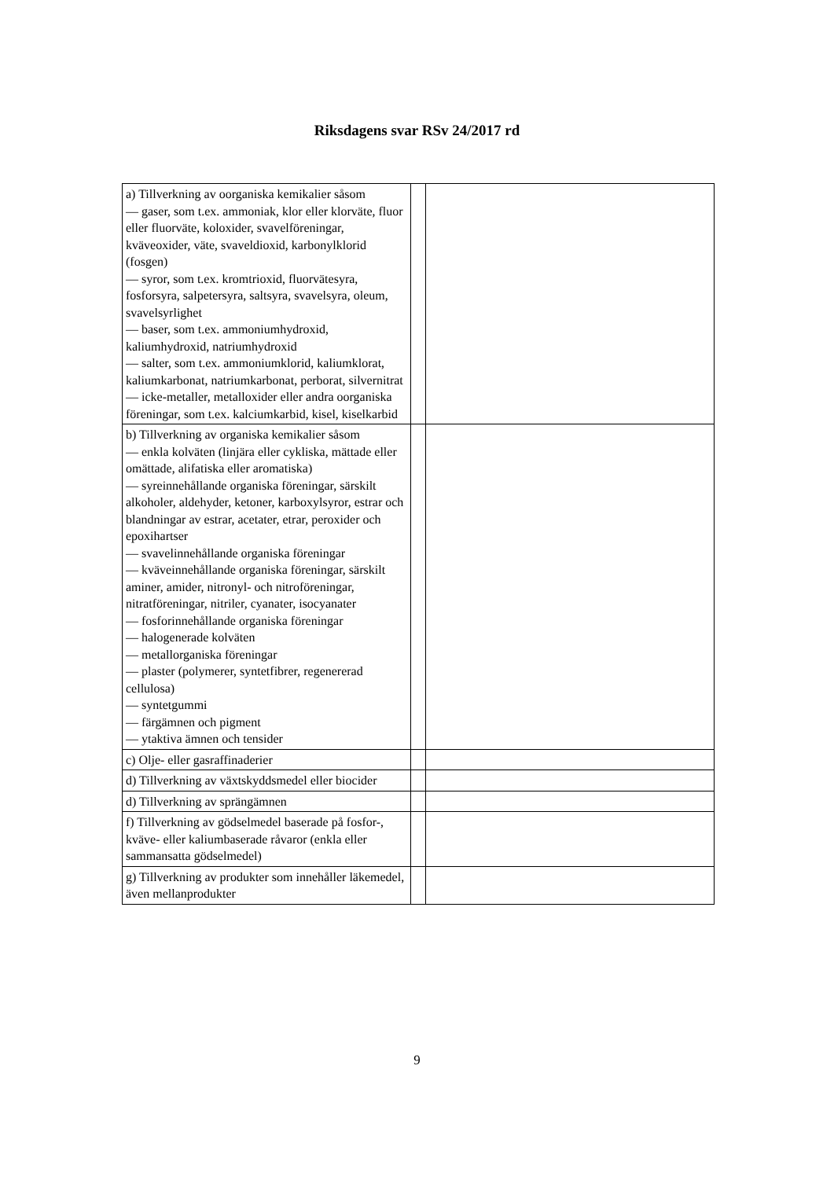Riksdagens svar RSv 24/2017 rd
| a) Tillverkning av oorganiska kemikalier såsom — gaser, som t.ex. ammoniak, klor eller klorväte, fluor eller fluorväte, koloxider, svavelföreningar, kväveoxider, väte, svaveldioxid, karbonylklorid (fosgen) — syror, som t.ex. kromtrioxid, fluorvätesyra, fosforsyra, salpetersyra, saltsyra, svavelsyra, oleum, svavelsyrlighet — baser, som t.ex. ammoniumhydroxid, kaliumhydroxid, natriumhydroxid — salter, som t.ex. ammoniumklorid, kaliumklorat, kaliumkarbonat, natriumkarbonat, perborat, silvernitrat — icke-metaller, metalloxider eller andra oorganiska föreningar, som t.ex. kalciumkarbid, kisel, kiselkarbid | | |
| b) Tillverkning av organiska kemikalier såsom — enkla kolväten (linjära eller cykliska, mättade eller omättade, alifatiska eller aromatiska) — syreinnehållande organiska föreningar, särskilt alkoholer, aldehyder, ketoner, karboxylsyror, estrar och blandningar av estrar, acetater, etrar, peroxider och epoxihartser — svavelinnehållande organiska föreningar — kväveinnehållande organiska föreningar, särskilt aminer, amider, nitronyl- och nitroföreningar, nitratföreningar, nitriler, cyanater, isocyanater — fosforinnehållande organiska föreningar — halogenerade kolväten — metallorganiska föreningar — plaster (polymerer, syntetfibrer, regenererad cellulosa) — syntetgummi — färgämnen och pigment — ytaktiva ämnen och tensider | | |
| c) Olje- eller gasraffinaderier | | |
| d) Tillverkning av växtskyddsmedel eller biocider | | |
| d) Tillverkning av sprängämnen | | |
| f) Tillverkning av gödselmedel baserade på fosfor-, kväve- eller kaliumbaserade råvaror (enkla eller sammansatta gödselmedel) | | |
| g) Tillverkning av produkter som innehåller läkemedel, även mellanprodukter | | |
9